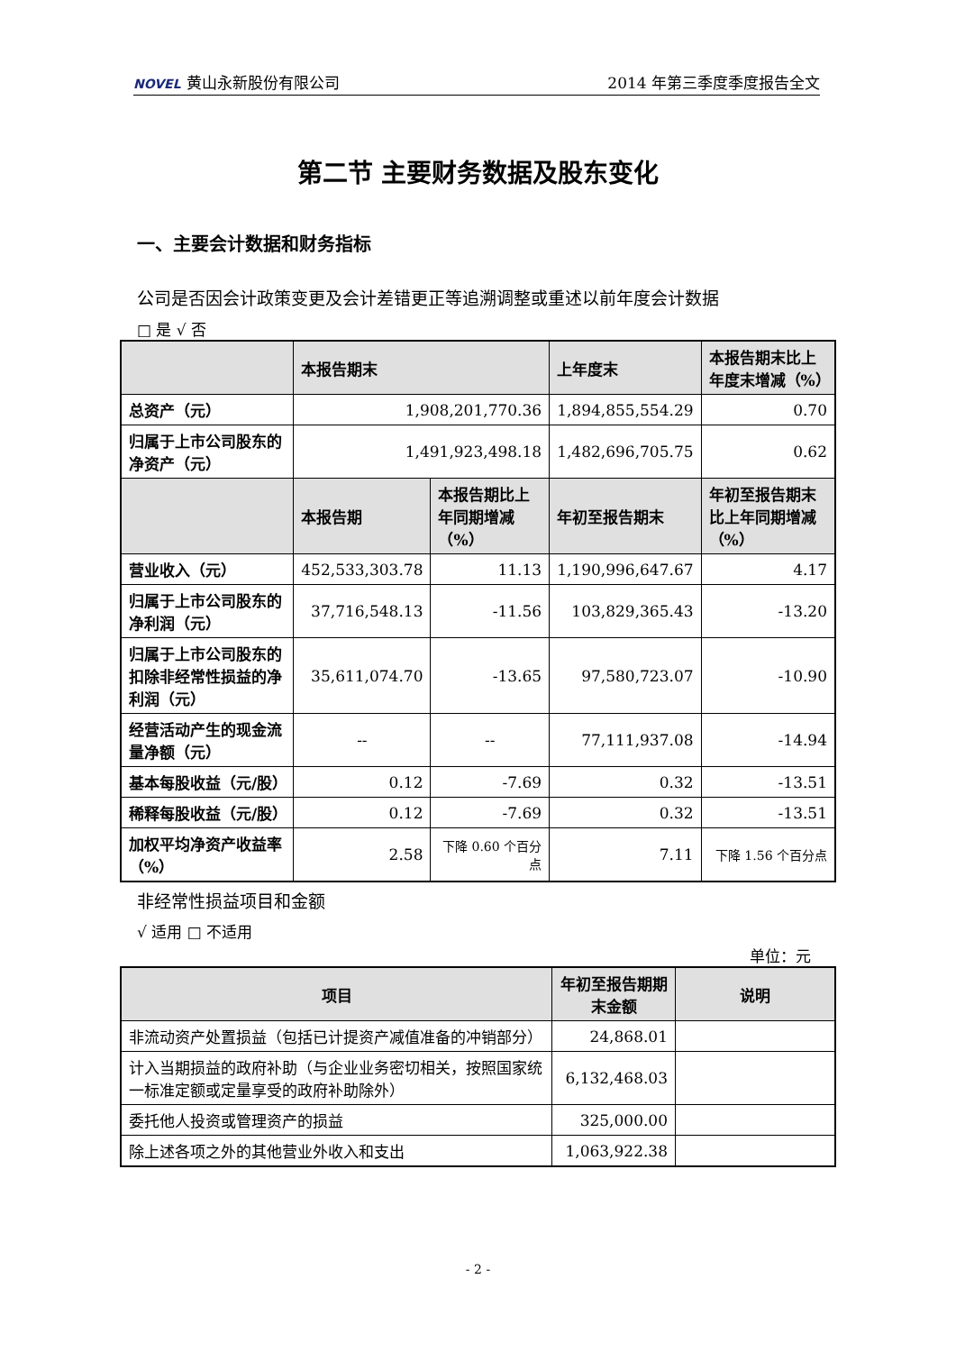NOVEL 黄山永新股份有限公司 2014 年第三季度季度报告全文
第二节 主要财务数据及股东变化
一、主要会计数据和财务指标
公司是否因会计政策变更及会计差错更正等追溯调整或重述以前年度会计数据
□ 是 √ 否
| | 本报告期末 | | 上年度末 | 本报告期末比上年度末增减（%） | |
| --- | --- | --- | --- | --- | --- |
| 总资产（元） | 1,908,201,770.36 | | 1,894,855,554.29 | 0.70 | |
| 归属于上市公司股东的净资产（元） | 1,491,923,498.18 | | 1,482,696,705.75 | 0.62 | |
| | 本报告期 | 本报告期比上年同期增减（%） | 年初至报告期末 | | 年初至报告期末比上年同期增减（%） |
| 营业收入（元） | 452,533,303.78 | 11.13 | 1,190,996,647.67 | | 4.17 |
| 归属于上市公司股东的净利润（元） | 37,716,548.13 | -11.56 | 103,829,365.43 | | -13.20 |
| 归属于上市公司股东的扣除非经常性损益的净利润（元） | 35,611,074.70 | -13.65 | 97,580,723.07 | | -10.90 |
| 经营活动产生的现金流量净额（元） | -- | -- | 77,111,937.08 | | -14.94 |
| 基本每股收益（元/股） | 0.12 | -7.69 | 0.32 | | -13.51 |
| 稀释每股收益（元/股） | 0.12 | -7.69 | 0.32 | | -13.51 |
| 加权平均净资产收益率（%） | 2.58 | 下降 0.60 个百分点 | 7.11 | | 下降 1.56 个百分点 |
非经常性损益项目和金额
√ 适用 □ 不适用
单位：元
| 项目 | 年初至报告期期末金额 | 说明 |
| --- | --- | --- |
| 非流动资产处置损益（包括已计提资产减值准备的冲销部分） | 24,868.01 | |
| 计入当期损益的政府补助（与企业业务密切相关，按照国家统一标准定额或定量享受的政府补助除外） | 6,132,468.03 | |
| 委托他人投资或管理资产的损益 | 325,000.00 | |
| 除上述各项之外的其他营业外收入和支出 | 1,063,922.38 | |
- 2 -